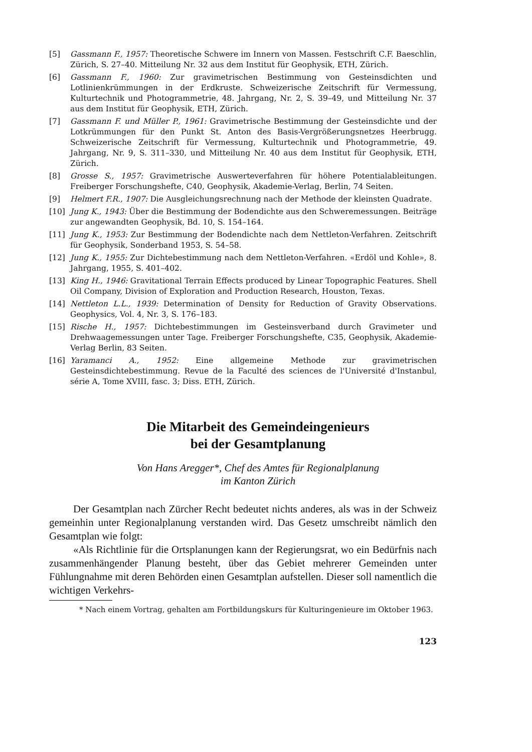[5] Gassmann F., 1957: Theoretische Schwere im Innern von Massen. Festschrift C.F. Baeschlin, Zürich, S. 27–40. Mitteilung Nr. 32 aus dem Institut für Geophysik, ETH, Zürich.
[6] Gassmann F., 1960: Zur gravimetrischen Bestimmung von Gesteinsdichten und Lotlinienkrümmungen in der Erdkruste. Schweizerische Zeitschrift für Vermessung, Kulturtechnik und Photogrammetrie, 48. Jahrgang, Nr. 2, S. 39–49, und Mitteilung Nr. 37 aus dem Institut für Geophysik, ETH, Zürich.
[7] Gassmann F. und Müller P., 1961: Gravimetrische Bestimmung der Gesteinsdichte und der Lotkrümmungen für den Punkt St. Anton des Basis-Vergrößerungsnetzes Heerbrugg. Schweizerische Zeitschrift für Vermessung, Kulturtechnik und Photogrammetrie, 49. Jahrgang, Nr. 9, S. 311–330, und Mitteilung Nr. 40 aus dem Institut für Geophysik, ETH, Zürich.
[8] Grosse S., 1957: Gravimetrische Auswerteverfahren für höhere Potentialableitungen. Freiberger Forschungshefte, C40, Geophysik, Akademie-Verlag, Berlin, 74 Seiten.
[9] Helmert F.R., 1907: Die Ausgleichungsrechnung nach der Methode der kleinsten Quadrate.
[10] Jung K., 1943: Über die Bestimmung der Bodendichte aus den Schweremessungen. Beiträge zur angewandten Geophysik, Bd. 10, S. 154–164.
[11] Jung K., 1953: Zur Bestimmung der Bodendichte nach dem Nettleton-Verfahren. Zeitschrift für Geophysik, Sonderband 1953, S. 54–58.
[12] Jung K., 1955: Zur Dichtebestimmung nach dem Nettleton-Verfahren. «Erdöl und Kohle», 8. Jahrgang, 1955, S. 401–402.
[13] King H., 1946: Gravitational Terrain Effects produced by Linear Topographic Features. Shell Oil Company, Division of Exploration and Production Research, Houston, Texas.
[14] Nettleton L.L., 1939: Determination of Density for Reduction of Gravity Observations. Geophysics, Vol. 4, Nr. 3, S. 176–183.
[15] Rische H., 1957: Dichtebestimmungen im Gesteinsverband durch Gravimeter und Drehwaagemessungen unter Tage. Freiberger Forschungshefte, C35, Geophysik, Akademie-Verlag Berlin, 83 Seiten.
[16] Yaramanci A., 1952: Eine allgemeine Methode zur gravimetrischen Gesteinsdichtebestimmung. Revue de la Faculté des sciences de l'Université d'Instanbul, série A, Tome XVIII, fasc. 3; Diss. ETH, Zürich.
Die Mitarbeit des Gemeindeingenieurs
bei der Gesamtplanung
Von Hans Aregger*, Chef des Amtes für Regionalplanung
im Kanton Zürich
Der Gesamtplan nach Zürcher Recht bedeutet nichts anderes, als was in der Schweiz gemeinhin unter Regionalplanung verstanden wird. Das Gesetz umschreibt nämlich den Gesamtplan wie folgt:
«Als Richtlinie für die Ortsplanungen kann der Regierungsrat, wo ein Bedürfnis nach zusammenhängender Planung besteht, über das Gebiet mehrerer Gemeinden unter Fühlungnahme mit deren Behörden einen Gesamtplan aufstellen. Dieser soll namentlich die wichtigen Verkehrs-
* Nach einem Vortrag, gehalten am Fortbildungskurs für Kulturingenieure im Oktober 1963.
123